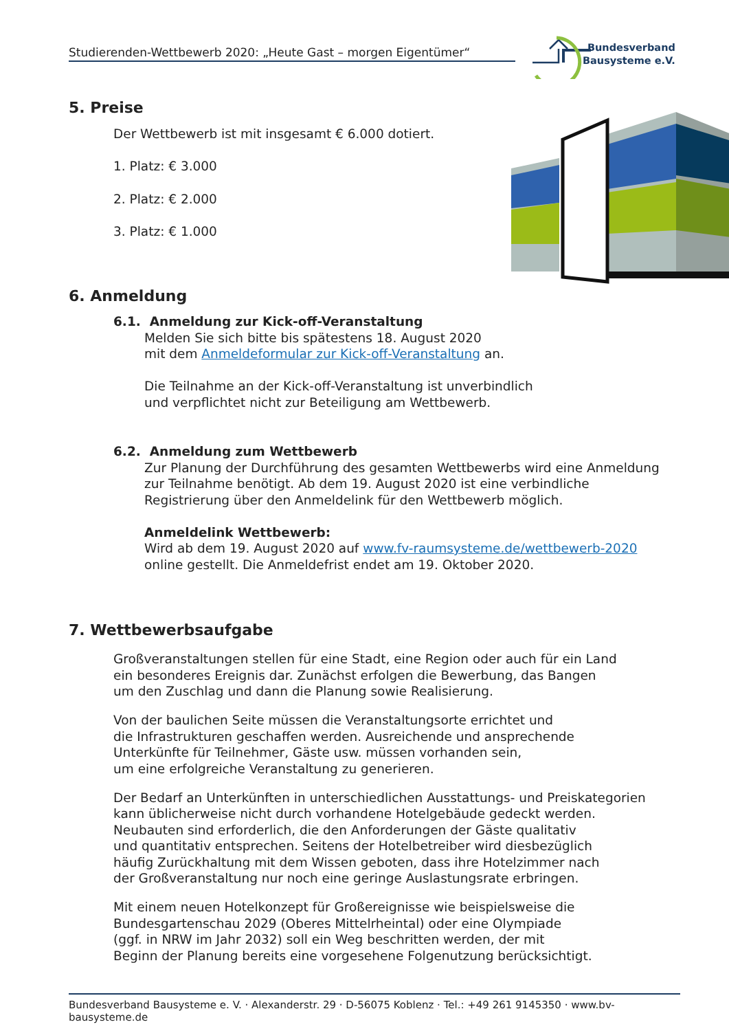Studierenden-Wettbewerb 2020: „Heute Gast – morgen Eigentümer“
Bundesverband
Bausysteme e.V.
5. Preise
Der Wettbewerb ist mit insgesamt € 6.000 dotiert.
1. Platz: € 3.000
2. Platz: € 2.000
3. Platz: € 1.000
6. Anmeldung
6.1. Anmeldung zur Kick-off-Veranstaltung
Melden Sie sich bitte bis spätestens 18. August 2020
mit dem Anmeldeformular zur Kick-off-Veranstaltung an.
Die Teilnahme an der Kick-off-Veranstaltung ist unverbindlich
und verpflichtet nicht zur Beteiligung am Wettbewerb.
6.2. Anmeldung zum Wettbewerb
Zur Planung der Durchführung des gesamten Wettbewerbs wird eine Anmeldung zur Teilnahme benötigt. Ab dem 19. August 2020 ist eine verbindliche Registrierung über den Anmeldelink für den Wettbewerb möglich.
Anmeldelink Wettbewerb:
Wird ab dem 19. August 2020 auf www.fv-raumsysteme.de/wettbewerb-2020
online gestellt. Die Anmeldefrist endet am 19. Oktober 2020.
7. Wettbewerbsaufgabe
Großveranstaltungen stellen für eine Stadt, eine Region oder auch für ein Land
ein besonderes Ereignis dar. Zunächst erfolgen die Bewerbung, das Bangen
um den Zuschlag und dann die Planung sowie Realisierung.
Von der baulichen Seite müssen die Veranstaltungsorte errichtet und
die Infrastrukturen geschaffen werden. Ausreichende und ansprechende
Unterkünfte für Teilnehmer, Gäste usw. müssen vorhanden sein,
um eine erfolgreiche Veranstaltung zu generieren.
Der Bedarf an Unterkünften in unterschiedlichen Ausstattungs- und Preiskategorien
kann üblicherweise nicht durch vorhandene Hotelgebäude gedeckt werden.
Neubauten sind erforderlich, die den Anforderungen der Gäste qualitativ
und quantitativ entsprechen. Seitens der Hotelbetreiber wird diesbezüglich
häufig Zurückhaltung mit dem Wissen geboten, dass ihre Hotelzimmer nach
der Großveranstaltung nur noch eine geringe Auslastungsrate erbringen.
Mit einem neuen Hotelkonzept für Großereignisse wie beispielsweise die
Bundesgartenschau 2029 (Oberes Mittelrheintal) oder eine Olympiade
(ggf. in NRW im Jahr 2032) soll ein Weg beschritten werden, der mit
Beginn der Planung bereits eine vorgesehene Folgenutzung berücksichtigt.
Bundesverband Bausysteme e. V. · Alexanderstr. 29 · D-56075 Koblenz · Tel.: +49 261 9145350 · www.bv-bausysteme.de